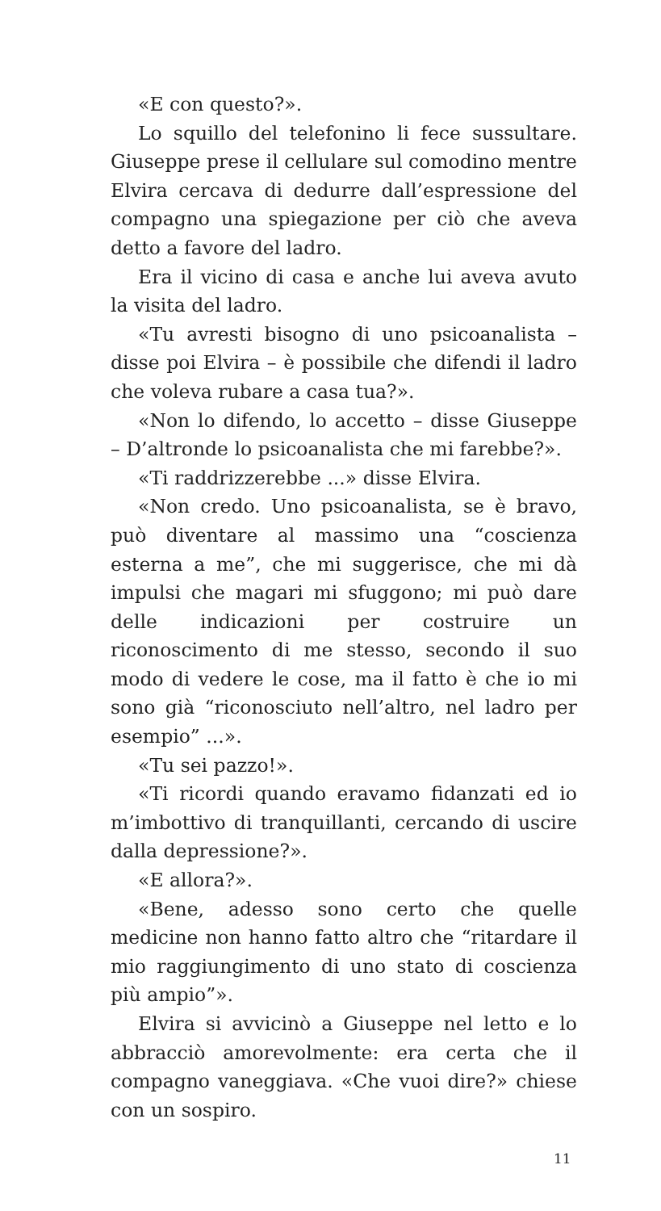«E con questo?».
Lo squillo del telefonino li fece sussultare. Giuseppe prese il cellulare sul comodino mentre Elvira cercava di dedurre dall’espressione del compagno una spiegazione per ciò che aveva detto a favore del ladro.
Era il vicino di casa e anche lui aveva avuto la visita del ladro.
«Tu avresti bisogno di uno psicoanalista – disse poi Elvira – è possibile che difendi il ladro che voleva rubare a casa tua?».
«Non lo difendo, lo accetto – disse Giuseppe – D’altronde lo psicoanalista che mi farebbe?».
«Ti raddrizzerebbe ...» disse Elvira.
«Non credo. Uno psicoanalista, se è bravo, può diventare al massimo una “coscienza esterna a me”, che mi suggerisce, che mi dà impulsi che magari mi sfuggono; mi può dare delle indicazioni per costruire un riconoscimento di me stesso, secondo il suo modo di vedere le cose, ma il fatto è che io mi sono già “riconosciuto nell’altro, nel ladro per esempio” ...».
«Tu sei pazzo!».
«Ti ricordi quando eravamo fidanzati ed io m’imbottivo di tranquillanti, cercando di uscire dalla depressione?».
«E allora?».
«Bene, adesso sono certo che quelle medicine non hanno fatto altro che “ritardare il mio raggiungimento di uno stato di coscienza più ampio”».
Elvira si avvicinò a Giuseppe nel letto e lo abbracciò amorevolmente: era certa che il compagno vaneggiava. «Che vuoi dire?» chiese con un sospiro.
11